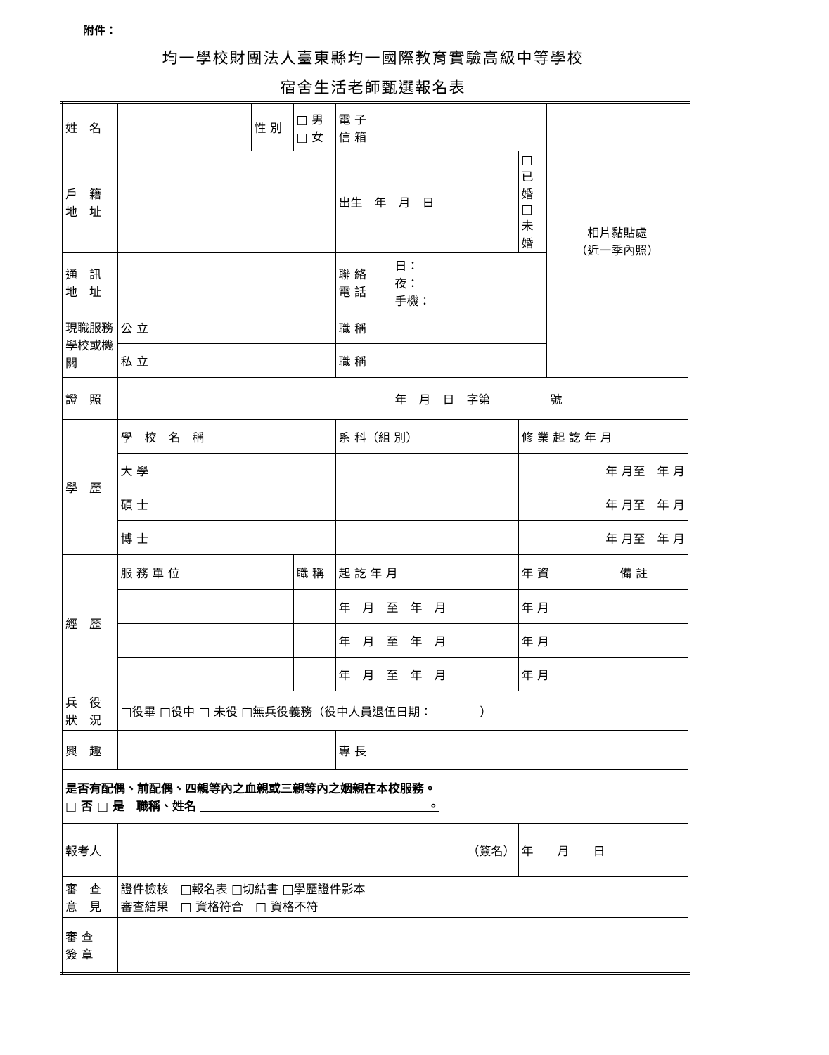附件：
均一學校財團法人臺東縣均一國際教育實驗高級中等學校
宿舍生活老師甄選報名表
| 姓 名 | | | 性 別 | □ 男 □ 女 | 電 子 信 箱 | | | 相片黏貼處 （近一季內照） | |
| 戶 籍 地 址 | | | | | 出生 年 月 日 | | □已婚 □未婚 | | |
| 通 訊 地 址 | | | | | 聯 絡 電 話 | 日： 夜： 手機： | | | |
| 現職服務學校或機關 | 公 立 | | | | 職 稱 | | | | |
| | 私 立 | | | | 職 稱 | | | | |
| 證 照 | | | | | | 年 月 日 字第 號 | | | |
| 學 歷 | 學 校 名 稱 | | | | 系 科（組 別） | | 修 業 起 訖 年 月 | | |
| | 大 學 | | | | | | 年 月至 年 月 | | |
| | 碩 士 | | | | | | 年 月至 年 月 | | |
| | 博 士 | | | | | | 年 月至 年 月 | | |
| 經 歷 | 服 務 單 位 | | | 職 稱 | 起 訖 年 月 | | 年 資 | | 備 註 |
| | | | | | 年 月 至 年 月 | | 年 月 | | |
| | | | | | 年 月 至 年 月 | | 年 月 | | |
| | | | | | 年 月 至 年 月 | | 年 月 | | |
| 兵 役 狀 況 | □役畢 □役中 □ 未役 □無兵役義務（役中人員退伍日期： ） | | | | | | | | |
| 興 趣 | | | | | 專 長 | | | | |
| 是否有配偶、前配偶、四親等內之血親或三親等內之姻親在本校服務。 □ 否 □ 是 職稱、姓名 。 | | | | | | | | | |
| 報考人 | （簽名） | | | | | | 年 月 日 | | |
| 審 查 意 見 | 證件檢核 □報名表 □切結書 □學歷證件影本 審查結果 □ 資格符合 □ 資格不符 | | | | | | | | |
| 審 查 簽 章 | | | | | | | | | |